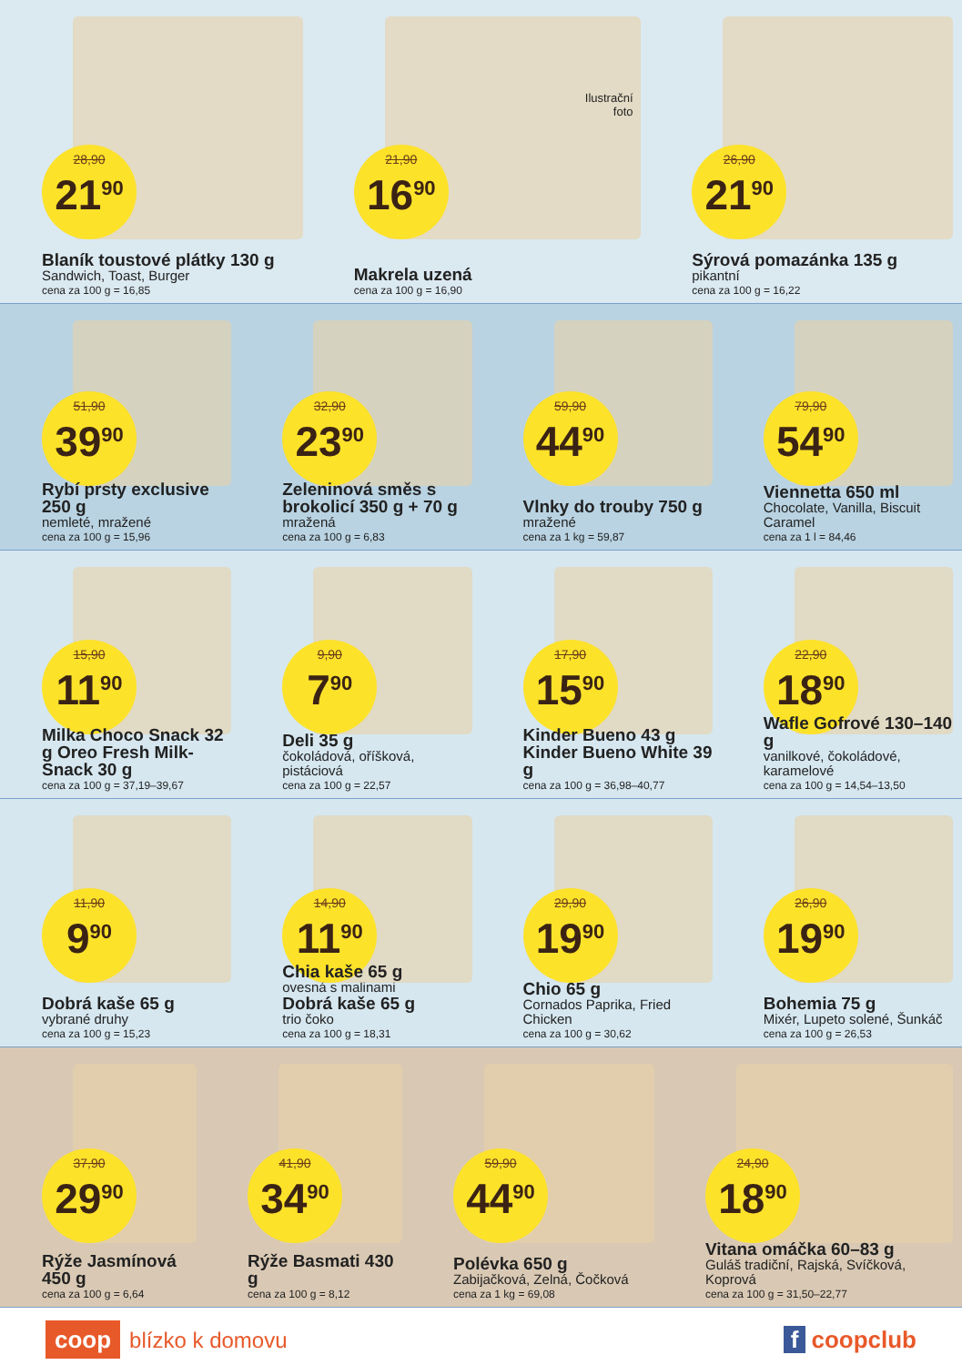28,90
21<sup>90</sup>
Blaník toustové plátky 130 g
Sandwich, Toast, Burger
cena za 100 g = 16,85
Ilustrační
foto
21,90
16<sup>90</sup>
Makrela uzená
cena za 100 g = 16,90
26,90
21<sup>90</sup>
Sýrová pomazánka 135 g
pikantní
cena za 100 g = 16,22
51,90
39<sup>90</sup>
Rybí prsty exclusive 250 g
nemleté, mražené
cena za 100 g = 15,96
32,90
23<sup>90</sup>
Zeleninová směs s brokolicí 350 g + 70 g
mražená
cena za 100 g = 6,83
59,90
44<sup>90</sup>
Vlnky do trouby 750 g
mražené
cena za 1 kg = 59,87
79,90
54<sup>90</sup>
Viennetta 650 ml
Chocolate, Vanilla, Biscuit Caramel
cena za 1 l = 84,46
15,90
11<sup>90</sup>
Milka Choco Snack 32 g Oreo Fresh Milk-Snack 30 g
cena za 100 g = 37,19–39,67
9,90
7<sup>90</sup>
Deli 35 g
čokoládová, oříšková, pistáciová
cena za 100 g = 22,57
17,90
15<sup>90</sup>
Kinder Bueno 43 g Kinder Bueno White 39 g
cena za 100 g = 36,98–40,77
22,90
18<sup>90</sup>
Wafle Gofrové 130–140 g
vanilkové, čokoládové, karamelové
cena za 100 g = 14,54–13,50
11,90
9<sup>90</sup>
Dobrá kaše 65 g
vybrané druhy
cena za 100 g = 15,23
14,90
11<sup>90</sup>
Chia kaše 65 g
ovesná s malinami
Dobrá kaše 65 g
trio čoko
cena za 100 g = 18,31
29,90
19<sup>90</sup>
Chio 65 g
Cornados Paprika, Fried Chicken
cena za 100 g = 30,62
26,90
19<sup>90</sup>
Bohemia 75 g
Mixér, Lupeto solené, Šunkáč
cena za 100 g = 26,53
37,90
29<sup>90</sup>
Rýže Jasmínová 450 g
cena za 100 g = 6,64
41,90
34<sup>90</sup>
Rýže Basmati 430 g
cena za 100 g = 8,12
59,90
44<sup>90</sup>
Polévka 650 g
Zabijačková, Zelná, Čočková
cena za 1 kg = 69,08
24,90
18<sup>90</sup>
Vitana omáčka 60–83 g
Guláš tradiční, Rajská, Svíčková, Koprová
cena za 100 g = 31,50–22,77
coop blízko k domovu f coopclub